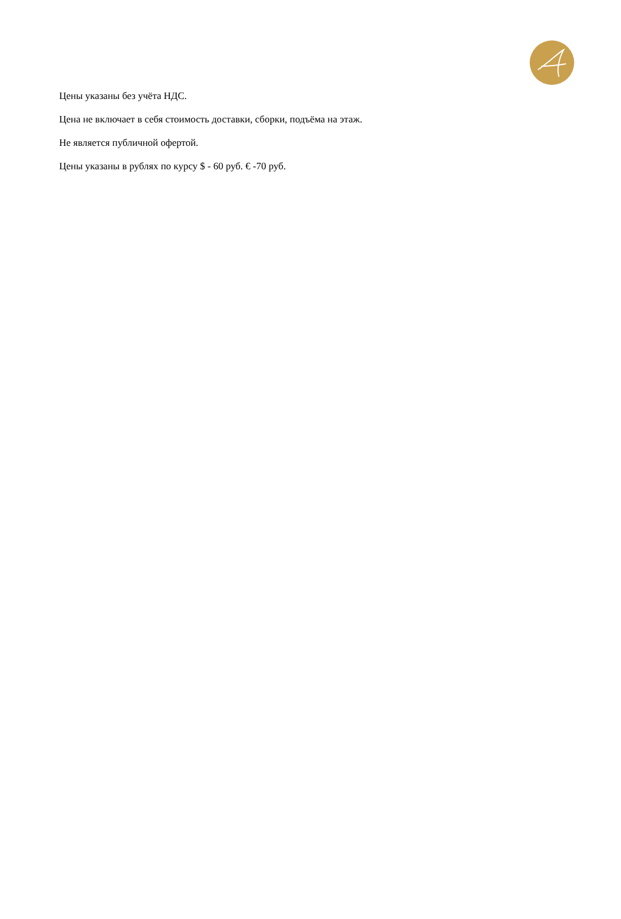Цены указаны без учёта НДС.
Цена не включает в себя стоимость доставки, сборки, подъёма на этаж.
Не является публичной офертой.
Цены указаны в рублях по курсу $ - 60 руб. € -70 руб.